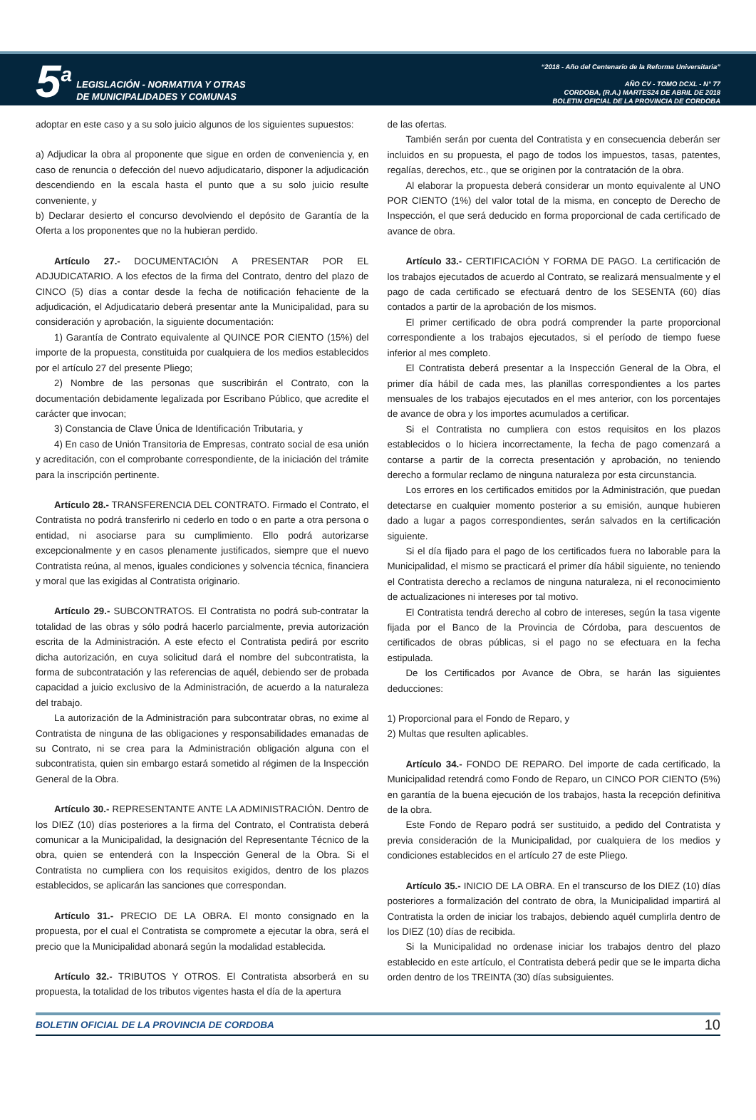5<sup>a</sup> LEGISLACIÓN - NORMATIVA Y OTRAS
DE MUNICIPALIDADES Y COMUNAS
“2018 - Año del Centenario de la Reforma Universitaria”
AÑO CV - TOMO DCXL - N° 77
CORDOBA, (R.A.) MARTES24 DE ABRIL DE 2018
BOLETIN OFICIAL DE LA PROVINCIA DE CORDOBA
adoptar en este caso y a su solo juicio algunos de los siguientes supuestos:
a) Adjudicar la obra al proponente que sigue en orden de conveniencia y, en caso de renuncia o defección del nuevo adjudicatario, disponer la adjudicación descendiendo en la escala hasta el punto que a su solo juicio resulte conveniente, y
b) Declarar desierto el concurso devolviendo el depósito de Garantía de la Oferta a los proponentes que no la hubieran perdido.
Artículo 27.- DOCUMENTACIÓN A PRESENTAR POR EL ADJUDICATARIO. A los efectos de la firma del Contrato, dentro del plazo de CINCO (5) días a contar desde la fecha de notificación fehaciente de la adjudicación, el Adjudicatario deberá presentar ante la Municipalidad, para su consideración y aprobación, la siguiente documentación:
1) Garantía de Contrato equivalente al QUINCE POR CIENTO (15%) del importe de la propuesta, constituida por cualquiera de los medios establecidos por el artículo 27 del presente Pliego;
2) Nombre de las personas que suscribirán el Contrato, con la documentación debidamente legalizada por Escribano Público, que acredite el carácter que invocan;
3) Constancia de Clave Única de Identificación Tributaria, y
4) En caso de Unión Transitoria de Empresas, contrato social de esa unión y acreditación, con el comprobante correspondiente, de la iniciación del trámite para la inscripción pertinente.
Artículo 28.- TRANSFERENCIA DEL CONTRATO. Firmado el Contrato, el Contratista no podrá transferirlo ni cederlo en todo o en parte a otra persona o entidad, ni asociarse para su cumplimiento. Ello podrá autorizarse excepcionalmente y en casos plenamente justificados, siempre que el nuevo Contratista reúna, al menos, iguales condiciones y solvencia técnica, financiera y moral que las exigidas al Contratista originario.
Artículo 29.- SUBCONTRATOS. El Contratista no podrá sub-contratar la totalidad de las obras y sólo podrá hacerlo parcialmente, previa autorización escrita de la Administración. A este efecto el Contratista pedirá por escrito dicha autorización, en cuya solicitud dará el nombre del subcontratista, la forma de subcontratación y las referencias de aquél, debiendo ser de probada capacidad a juicio exclusivo de la Administración, de acuerdo a la naturaleza del trabajo.
La autorización de la Administración para subcontratar obras, no exime al Contratista de ninguna de las obligaciones y responsabilidades emanadas de su Contrato, ni se crea para la Administración obligación alguna con el subcontratista, quien sin embargo estará sometido al régimen de la Inspección General de la Obra.
Artículo 30.- REPRESENTANTE ANTE LA ADMINISTRACIÓN. Dentro de los DIEZ (10) días posteriores a la firma del Contrato, el Contratista deberá comunicar a la Municipalidad, la designación del Representante Técnico de la obra, quien se entenderá con la Inspección General de la Obra. Si el Contratista no cumpliera con los requisitos exigidos, dentro de los plazos establecidos, se aplicarán las sanciones que correspondan.
Artículo 31.- PRECIO DE LA OBRA. El monto consignado en la propuesta, por el cual el Contratista se compromete a ejecutar la obra, será el precio que la Municipalidad abonará según la modalidad establecida.
Artículo 32.- TRIBUTOS Y OTROS. El Contratista absorberá en su propuesta, la totalidad de los tributos vigentes hasta el día de la apertura
de las ofertas.
También serán por cuenta del Contratista y en consecuencia deberán ser incluidos en su propuesta, el pago de todos los impuestos, tasas, patentes, regalías, derechos, etc., que se originen por la contratación de la obra.
Al elaborar la propuesta deberá considerar un monto equivalente al UNO POR CIENTO (1%) del valor total de la misma, en concepto de Derecho de Inspección, el que será deducido en forma proporcional de cada certificado de avance de obra.
Artículo 33.- CERTIFICACIÓN Y FORMA DE PAGO. La certificación de los trabajos ejecutados de acuerdo al Contrato, se realizará mensualmente y el pago de cada certificado se efectuará dentro de los SESENTA (60) días contados a partir de la aprobación de los mismos.
El primer certificado de obra podrá comprender la parte proporcional correspondiente a los trabajos ejecutados, si el período de tiempo fuese inferior al mes completo.
El Contratista deberá presentar a la Inspección General de la Obra, el primer día hábil de cada mes, las planillas correspondientes a los partes mensuales de los trabajos ejecutados en el mes anterior, con los porcentajes de avance de obra y los importes acumulados a certificar.
Si el Contratista no cumpliera con estos requisitos en los plazos establecidos o lo hiciera incorrectamente, la fecha de pago comenzará a contarse a partir de la correcta presentación y aprobación, no teniendo derecho a formular reclamo de ninguna naturaleza por esta circunstancia.
Los errores en los certificados emitidos por la Administración, que puedan detectarse en cualquier momento posterior a su emisión, aunque hubieren dado a lugar a pagos correspondientes, serán salvados en la certificación siguiente.
Si el día fijado para el pago de los certificados fuera no laborable para la Municipalidad, el mismo se practicará el primer día hábil siguiente, no teniendo el Contratista derecho a reclamos de ninguna naturaleza, ni el reconocimiento de actualizaciones ni intereses por tal motivo.
El Contratista tendrá derecho al cobro de intereses, según la tasa vigente fijada por el Banco de la Provincia de Córdoba, para descuentos de certificados de obras públicas, si el pago no se efectuara en la fecha estipulada.
De los Certificados por Avance de Obra, se harán las siguientes deducciones:
1) Proporcional para el Fondo de Reparo, y
2) Multas que resulten aplicables.
Artículo 34.- FONDO DE REPARO. Del importe de cada certificado, la Municipalidad retendrá como Fondo de Reparo, un CINCO POR CIENTO (5%) en garantía de la buena ejecución de los trabajos, hasta la recepción definitiva de la obra.
Este Fondo de Reparo podrá ser sustituido, a pedido del Contratista y previa consideración de la Municipalidad, por cualquiera de los medios y condiciones establecidos en el artículo 27 de este Pliego.
Artículo 35.- INICIO DE LA OBRA. En el transcurso de los DIEZ (10) días posteriores a formalización del contrato de obra, la Municipalidad impartirá al Contratista la orden de iniciar los trabajos, debiendo aquél cumplirla dentro de los DIEZ (10) días de recibida.
Si la Municipalidad no ordenase iniciar los trabajos dentro del plazo establecido en este artículo, el Contratista deberá pedir que se le imparta dicha orden dentro de los TREINTA (30) días subsiguientes.
BOLETIN OFICIAL DE LA PROVINCIA DE CORDOBA 10